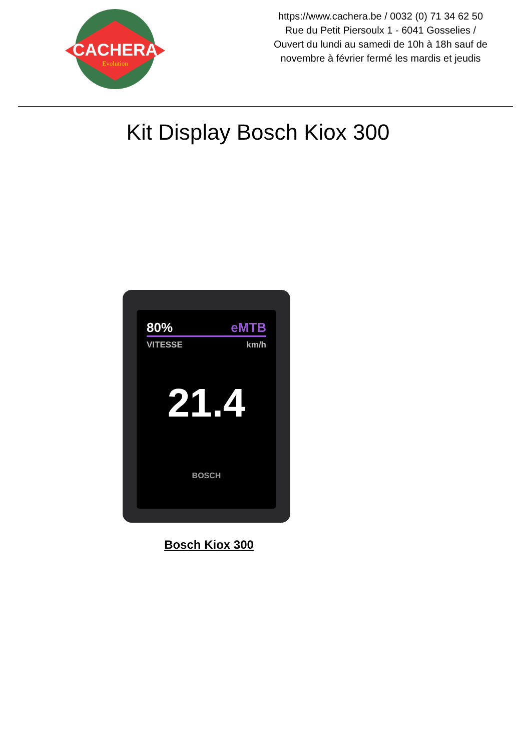CACHERA
Evolution
https://www.cachera.be / 0032 (0) 71 34 62 50
Rue du Petit Piersoulx 1 - 6041 Gosselies /
Ouvert du lundi au samedi de 10h à 18h sauf de
novembre à février fermé les mardis et jeudis
Kit Display Bosch Kiox 300
80% eMTB
VITESSE km/h
21.4
BOSCH
Bosch Kiox 300